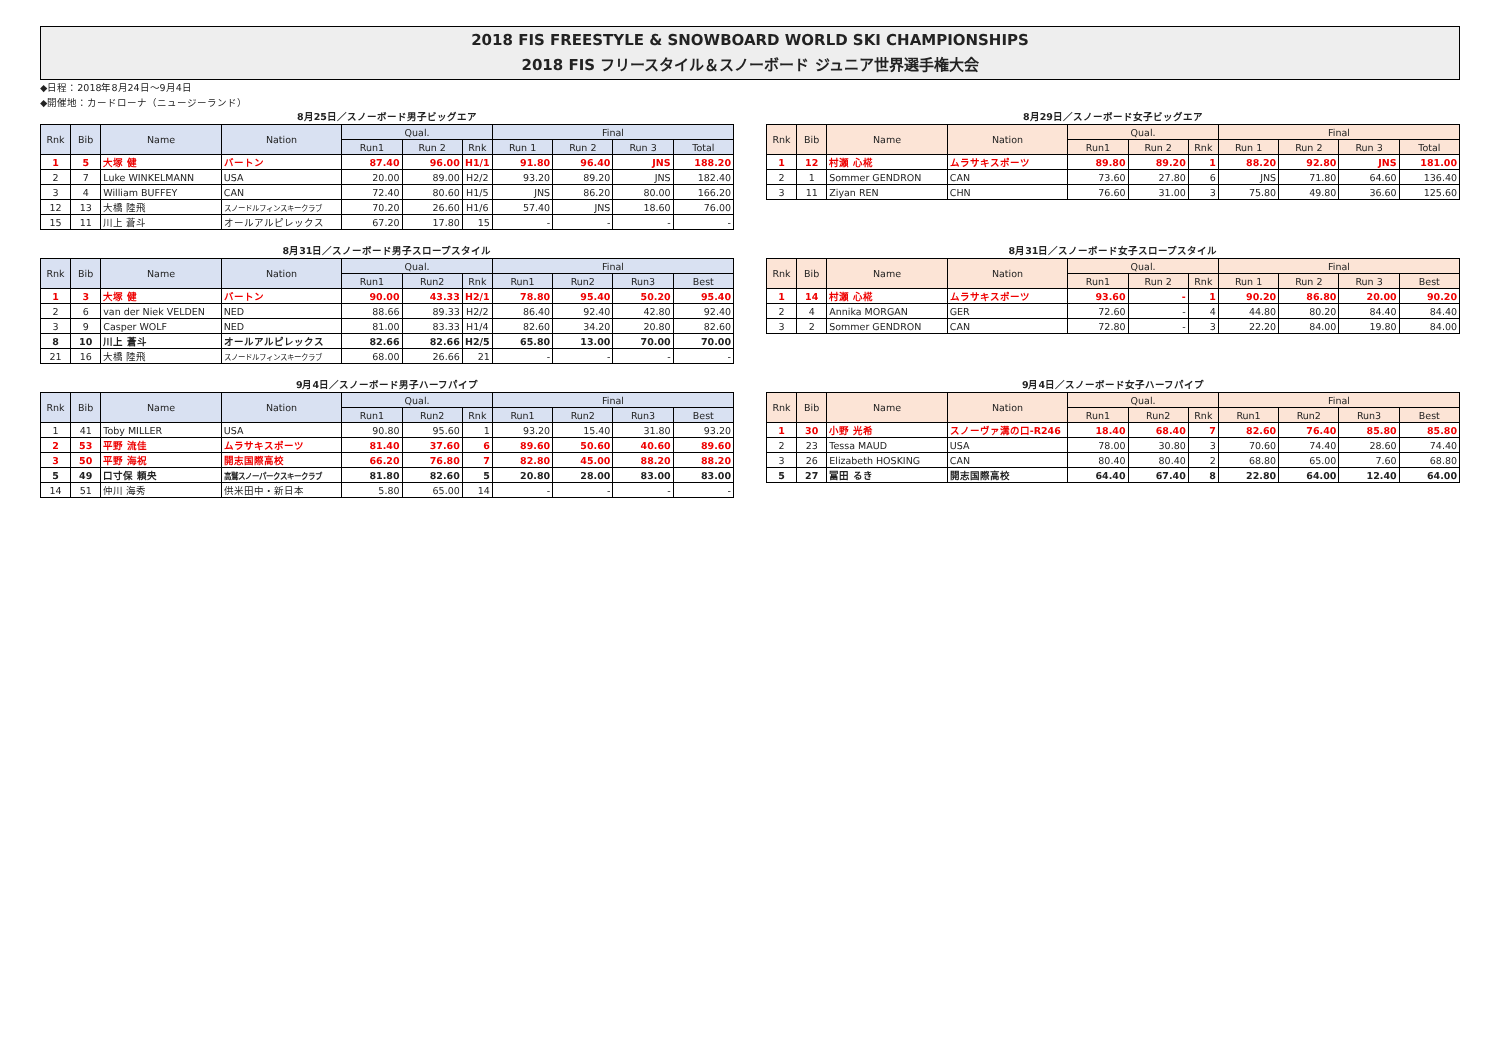2018 FIS FREESTYLE & SNOWBOARD WORLD SKI CHAMPIONSHIPS
2018 FIS フリースタイル＆スノーボード ジュニア世界選手権大会
◆日程：2018年8月24日～9月4日
◆開催地：カードローナ（ニュージーランド）
8月25日／スノーボード男子ビッグエア
| Rnk | Bib | Name | Nation | Qual. | | | Final | | | |
| --- | --- | --- | --- | --- | --- | --- | --- | --- | --- | --- |
| | | | | Run1 | Run 2 | Rnk | Run 1 | Run 2 | Run 3 | Total |
| 1 | 5 | 大塚 健 | バートン | 87.40 | 96.00 | H1/1 | 91.80 | 96.40 | JNS | 188.20 |
| 2 | 7 | Luke WINKELMANN | USA | 20.00 | 89.00 | H2/2 | 93.20 | 89.20 | JNS | 182.40 |
| 3 | 4 | William BUFFEY | CAN | 72.40 | 80.60 | H1/5 | JNS | 86.20 | 80.00 | 166.20 |
| 12 | 13 | 大橋 陸飛 | スノードルフィンスキークラブ | 70.20 | 26.60 | H1/6 | 57.40 | JNS | 18.60 | 76.00 |
| 15 | 11 | 川上 蒼斗 | オールアルピレックス | 67.20 | 17.80 | 15 | - | - | - | - |
8月29日／スノーボード女子ビッグエア
| Rnk | Bib | Name | Nation | Qual. | | | Final | | | |
| --- | --- | --- | --- | --- | --- | --- | --- | --- | --- | --- |
| | | | | Run1 | Run 2 | Rnk | Run 1 | Run 2 | Run 3 | Total |
| 1 | 12 | 村瀬 心椛 | ムラサキスポーツ | 89.80 | 89.20 | 1 | 88.20 | 92.80 | JNS | 181.00 |
| 2 | 1 | Sommer GENDRON | CAN | 73.60 | 27.80 | 6 | JNS | 71.80 | 64.60 | 136.40 |
| 3 | 11 | Ziyan REN | CHN | 76.60 | 31.00 | 3 | 75.80 | 49.80 | 36.60 | 125.60 |
8月31日／スノーボード男子スロープスタイル
| Rnk | Bib | Name | Nation | Qual. | | | Final | | | |
| --- | --- | --- | --- | --- | --- | --- | --- | --- | --- | --- |
| | | | | Run1 | Run2 | Rnk | Run1 | Run2 | Run3 | Best |
| 1 | 3 | 大塚 健 | バートン | 90.00 | 43.33 | H2/1 | 78.80 | 95.40 | 50.20 | 95.40 |
| 2 | 6 | van der Niek VELDEN | NED | 88.66 | 89.33 | H2/2 | 86.40 | 92.40 | 42.80 | 92.40 |
| 3 | 9 | Casper WOLF | NED | 81.00 | 83.33 | H1/4 | 82.60 | 34.20 | 20.80 | 82.60 |
| 8 | 10 | 川上 蒼斗 | オールアルピレックス | 82.66 | 82.66 | H2/5 | 65.80 | 13.00 | 70.00 | 70.00 |
| 21 | 16 | 大橋 陸飛 | スノードルフィンスキークラブ | 68.00 | 26.66 | 21 | - | - | - | - |
8月31日／スノーボード女子スロープスタイル
| Rnk | Bib | Name | Nation | Qual. | | | Final | | | |
| --- | --- | --- | --- | --- | --- | --- | --- | --- | --- | --- |
| | | | | Run1 | Run 2 | Rnk | Run 1 | Run 2 | Run 3 | Best |
| 1 | 14 | 村瀬 心椛 | ムラサキスポーツ | 93.60 | - | 1 | 90.20 | 86.80 | 20.00 | 90.20 |
| 2 | 4 | Annika MORGAN | GER | 72.60 | - | 4 | 44.80 | 80.20 | 84.40 | 84.40 |
| 3 | 2 | Sommer GENDRON | CAN | 72.80 | - | 3 | 22.20 | 84.00 | 19.80 | 84.00 |
9月4日／スノーボード男子ハーフパイプ
| Rnk | Bib | Name | Nation | Qual. | | | Final | | | |
| --- | --- | --- | --- | --- | --- | --- | --- | --- | --- | --- |
| | | | | Run1 | Run2 | Rnk | Run1 | Run2 | Run3 | Best |
| 1 | 41 | Toby MILLER | USA | 90.80 | 95.60 | 1 | 93.20 | 15.40 | 31.80 | 93.20 |
| 2 | 53 | 平野 流佳 | ムラサキスポーツ | 81.40 | 37.60 | 6 | 89.60 | 50.60 | 40.60 | 89.60 |
| 3 | 50 | 平野 海祝 | 開志国際高校 | 66.20 | 76.80 | 7 | 82.80 | 45.00 | 88.20 | 88.20 |
| 5 | 49 | 口寸保 頼央 | 高鷲スノーパークスキークラブ | 81.80 | 82.60 | 5 | 20.80 | 28.00 | 83.00 | 83.00 |
| 14 | 51 | 仲川 海秀 | 供米田中・新日本 | 5.80 | 65.00 | 14 | - | - | - | - |
9月4日／スノーボード女子ハーフパイプ
| Rnk | Bib | Name | Nation | Qual. | | | Final | | | |
| --- | --- | --- | --- | --- | --- | --- | --- | --- | --- | --- |
| | | | | Run1 | Run2 | Rnk | Run1 | Run2 | Run3 | Best |
| 1 | 30 | 小野 光希 | スノーヴァ溝の口-R246 | 18.40 | 68.40 | 7 | 82.60 | 76.40 | 85.80 | 85.80 |
| 2 | 23 | Tessa MAUD | USA | 78.00 | 30.80 | 3 | 70.60 | 74.40 | 28.60 | 74.40 |
| 3 | 26 | Elizabeth HOSKING | CAN | 80.40 | 80.40 | 2 | 68.80 | 65.00 | 7.60 | 68.80 |
| 5 | 27 | 冨田 るき | 開志国際高校 | 64.40 | 67.40 | 8 | 22.80 | 64.00 | 12.40 | 64.00 |